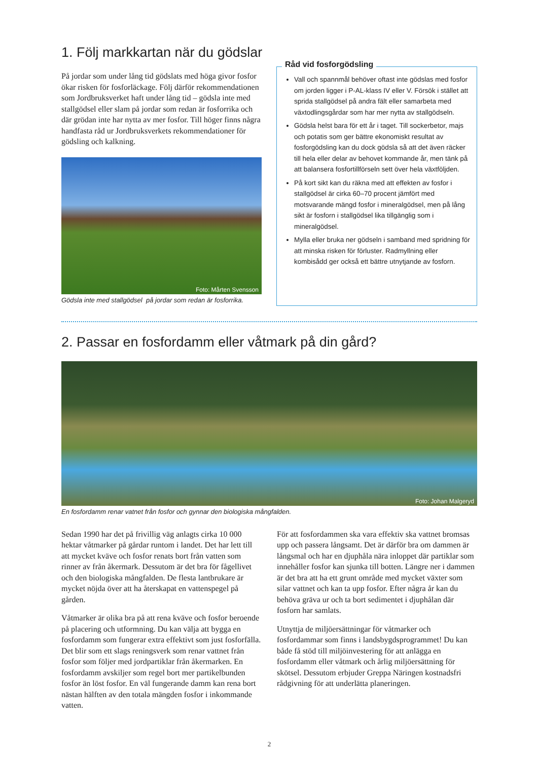1. Följ markkartan när du gödslar
På jordar som under lång tid gödslats med höga givor fosfor ökar risken för fosforläckage. Följ därför rekommendationen som Jordbruksverket haft under lång tid – gödsla inte med stallgödsel eller slam på jordar som redan är fosforrika och där grödan inte har nytta av mer fosfor. Till höger finns några handfasta råd ur Jordbruksverkets rekommendationer för gödsling och kalkning.
Foto: Mårten Svensson
Gödsla inte med stallgödsel på jordar som redan är fosforrika.
Råd vid fosforgödsling
Vall och spannmål behöver oftast inte gödslas med fosfor om jorden ligger i P-AL-klass IV eller V. Försök i stället att sprida stallgödsel på andra fält eller samarbeta med växtodlingsgårdar som har mer nytta av stallgödseln.
Gödsla helst bara för ett år i taget. Till sockerbetor, majs och potatis som ger bättre ekonomiskt resultat av fosforgödsling kan du dock gödsla så att det även räcker till hela eller delar av behovet kommande år, men tänk på att balansera fosfortillförseln sett över hela växtföljden.
På kort sikt kan du räkna med att effekten av fosfor i stallgödsel är cirka 60–70 procent jämfört med motsvarande mängd fosfor i mineralgödsel, men på lång sikt är fosforn i stallgödsel lika tillgänglig som i mineralgödsel.
Mylla eller bruka ner gödseln i samband med spridning för att minska risken för förluster. Radmyllning eller kombisådd ger också ett bättre utnytjande av fosforn.
2. Passar en fosfordamm eller våtmark på din gård?
Foto: Johan Malgeryd
En fosfordamm renar vatnet från fosfor och gynnar den biologiska mångfalden.
Sedan 1990 har det på frivillig väg anlagts cirka 10 000 hektar våtmarker på gårdar runtom i landet. Det har lett till att mycket kväve och fosfor renats bort från vatten som rinner av från åkermark. Dessutom är det bra för fågellivet och den biologiska mångfalden. De flesta lantbrukare är mycket nöjda över att ha återskapat en vattenspegel på gården.
Våtmarker är olika bra på att rena kväve och fosfor beroende på placering och utformning. Du kan välja att bygga en fosfordamm som fungerar extra effektivt som just fosforfälla. Det blir som ett slags reningsverk som renar vattnet från fosfor som följer med jordpartiklar från åkermarken. En fosfordamm avskiljer som regel bort mer partikelbunden fosfor än löst fosfor. En väl fungerande damm kan rena bort nästan hälften av den totala mängden fosfor i inkommande vatten.
För att fosfordammen ska vara effektiv ska vattnet bromsas upp och passera långsamt. Det är därför bra om dammen är långsmal och har en djuphåla nära inloppet där partiklar som innehåller fosfor kan sjunka till botten. Längre ner i dammen är det bra att ha ett grunt område med mycket växter som silar vattnet och kan ta upp fosfor. Efter några år kan du behöva gräva ur och ta bort sedimentet i djuphålan där fosforn har samlats.
Utnyttja de miljöersättningar för våtmarker och fosfordammar som finns i landsbygdsprogrammet! Du kan både få stöd till miljöinvestering för att anlägga en fosfordamm eller våtmark och årlig miljöersättning för skötsel. Dessutom erbjuder Greppa Näringen kostnadsfri rådgivning för att underlätta planeringen.
2